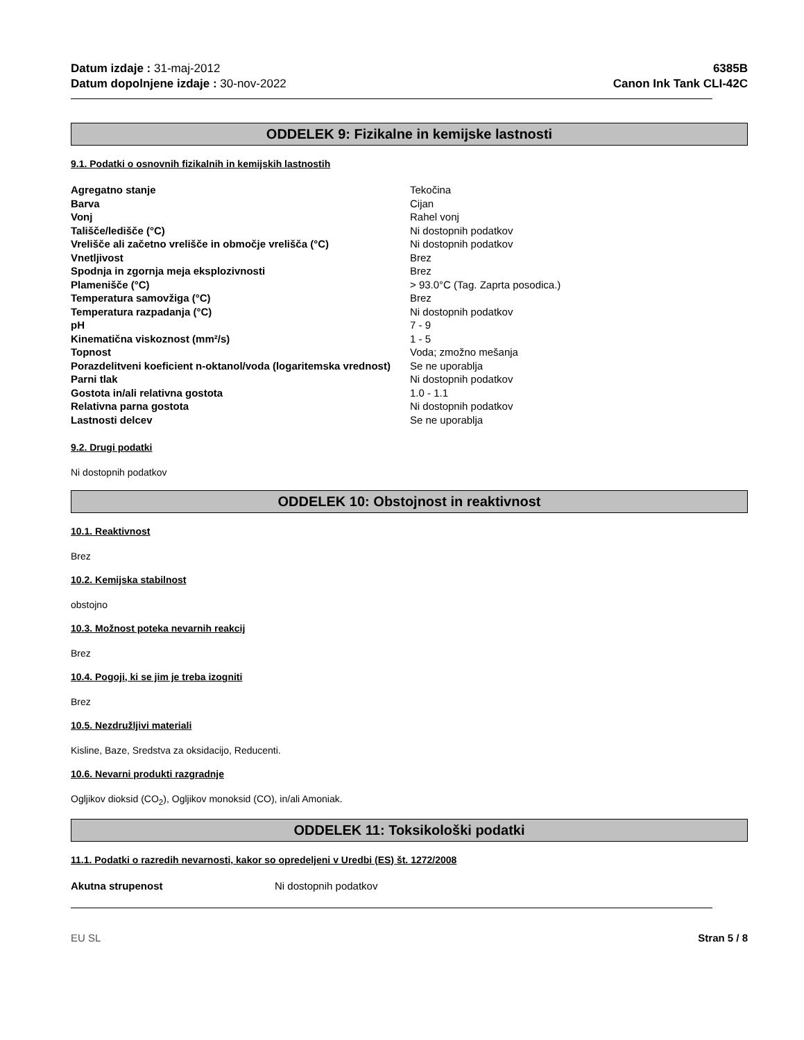Datum izdaje : 31-maj-2012
Datum dopolnjene izdaje : 30-nov-2022
6385B
Canon Ink Tank CLI-42C
ODDELEK 9: Fizikalne in kemijske lastnosti
9.1. Podatki o osnovnih fizikalnih in kemijskih lastnostih
| Agregatno stanje | Tekočina |
| Barva | Cijan |
| Vonj | Rahel vonj |
| Tališče/ledišče (°C) | Ni dostopnih podatkov |
| Vrelišče ali začetno vrelišče in območje vrelišča (°C) | Ni dostopnih podatkov |
| Vnetljivost | Brez |
| Spodnja in zgornja meja eksplozivnosti | Brez |
| Plamenišče (°C) | > 93.0°C (Tag. Zaprta posodica.) |
| Temperatura samovžiga (°C) | Brez |
| Temperatura razpadanja (°C) | Ni dostopnih podatkov |
| pH | 7 - 9 |
| Kinematična viskoznost (mm²/s) | 1 - 5 |
| Topnost | Voda; zmožno mešanja |
| Porazdelitveni koeficient n-oktanol/voda (logaritemska vrednost) | Se ne uporablja |
| Parni tlak | Ni dostopnih podatkov |
| Gostota in/ali relativna gostota | 1.0 - 1.1 |
| Relativna parna gostota | Ni dostopnih podatkov |
| Lastnosti delcev | Se ne uporablja |
9.2. Drugi podatki
Ni dostopnih podatkov
ODDELEK 10: Obstojnost in reaktivnost
10.1. Reaktivnost
Brez
10.2. Kemijska stabilnost
obstojno
10.3. Možnost poteka nevarnih reakcij
Brez
10.4. Pogoji, ki se jim je treba izogniti
Brez
10.5. Nezdružljivi materiali
Kisline, Baze, Sredstva za oksidacijo, Reducenti.
10.6. Nevarni produkti razgradnje
Ogljikov dioksid (CO<sub>2</sub>), Ogljikov monoksid (CO), in/ali Amoniak.
ODDELEK 11: Toksikološki podatki
11.1. Podatki o razredih nevarnosti, kakor so opredeljeni v Uredbi (ES) št. 1272/2008
| Akutna strupenost | Ni dostopnih podatkov |
EU SL Stran 5 / 8